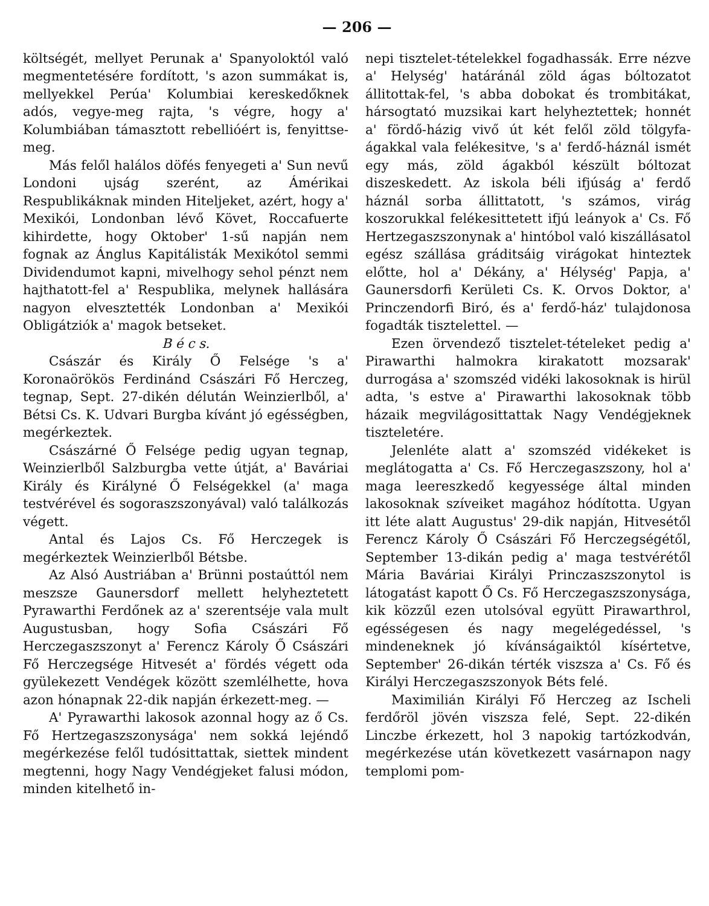— 206 —
költségét, mellyet Perunak a' Spanyoloktól való megmentetésére fordított, 's azon summákat is, mellyekkel Perúa' Kolumbiai kereskedőknek adós, vegye-meg rajta, 's végre, hogy a' Kolumbiában támasztott rebellióért is, fenyittse-meg.
Más felől halálos döfés fenyegeti a' Sun nevű Londoni ujság szerént, az Ámérikai Respublikáknak minden Hiteljeket, azért, hogy a' Mexikói, Londonban lévő Követ, Roccafuerte kihirdette, hogy Oktober' 1-sű napján nem fognak az Ánglus Kapitálisták Mexikótol semmi Dividendumot kapni, mivelhogy sehol pénzt nem hajthatott-fel a' Respublika, melynek hallására nagyon elvesztették Londonban a' Mexikói Obligátziók a' magok betseket.
B é c s.
Császár és Király Ő Felsége 's a' Koronaörökös Ferdinánd Császári Fő Herczeg, tegnap, Sept. 27-dikén délután Weinzierlből, a' Bétsi Cs. K. Udvari Burgba kívánt jó egésségben, megérkeztek.
Császárné Ő Felsége pedig ugyan tegnap, Weinzierlből Salzburgba vette útját, a' Baváriai Király és Királyné Ő Felségekkel (a' maga testvérével és sogoraszszonyával) való találkozás végett.
Antal és Lajos Cs. Fő Herczegek is megérkeztek Weinzierlből Bétsbe.
Az Alsó Austriában a' Brünni postaúttól nem meszsze Gaunersdorf mellett helyheztetett Pyrawarthi Ferdőnek az a' szerentséje vala mult Augustusban, hogy Sofia Császári Fő Herczegaszszonyt a' Ferencz Károly Ő Császári Fő Herczegsége Hitvesét a' fördés végett oda gyülekezett Vendégek között szemlélhette, hova azon hónapnak 22-dik napján érkezett-meg. —
A' Pyrawarthi lakosok azonnal hogy az ő Cs. Fő Hertzegaszszonysága' nem sokká lejéndő megérkezése felől tudósittattak, siettek mindent megtenni, hogy Nagy Vendégjeket falusi módon, minden kitelhető in-
nepi tisztelet-tételekkel fogadhassák. Erre nézve a' Helység' határánál zöld ágas bóltozatot állitottak-fel, 's abba dobokat és trombitákat, hársogtató muzsikai kart helyheztettek; honnét a' fördő-házig vivő út két felől zöld tölgyfa-ágakkal vala felékesitve, 's a' ferdő-háznál ismét egy más, zöld ágakból készült bóltozat diszeskedett. Az iskola béli ifjúság a' ferdő háznál sorba állittatott, 's számos, virág koszorukkal felékesittetett ifjú leányok a' Cs. Fő Hertzegaszszonynak a' hintóbol való kiszállásatol egész szállása gráditsáig virágokat hinteztek előtte, hol a' Dékány, a' Hélység' Papja, a' Gaunersdorfi Kerületi Cs. K. Orvos Doktor, a' Princzendorfi Biró, és a' ferdő-ház' tulajdonosa fogadták tisztelettel. —
Ezen örvendező tisztelet-tételeket pedig a' Pirawarthi halmokra kirakatott mozsarak' durrogása a' szomszéd vidéki lakosoknak is hirül adta, 's estve a' Pirawarthi lakosoknak több házaik megvilágosittattak Nagy Vendégjeknek tiszteletére.
Jelenléte alatt a' szomszéd vidékeket is meglátogatta a' Cs. Fő Herczegaszszony, hol a' maga leereszkedő kegyessége által minden lakosoknak szíveiket magához hódította. Ugyan itt léte alatt Augustus' 29-dik napján, Hitvesétől Ferencz Károly Ő Császári Fő Herczegségétől, September 13-dikán pedig a' maga testvérétől Mária Baváriai Királyi Princzaszszonytol is látogatást kapott Ő Cs. Fő Herczegaszszonysága, kik közzűl ezen utolsóval együtt Pirawarthrol, egésségesen és nagy megelégedéssel, 's mindeneknek jó kívánságaiktól kísértetve, September' 26-dikán térték viszsza a' Cs. Fő és Királyi Herczegaszszonyok Béts felé.
Maximilián Királyi Fő Herczeg az Ischeli ferdőröl jövén viszsza felé, Sept. 22-dikén Linczbe érkezett, hol 3 napokig tartózkodván, megérkezése után következett vasárnapon nagy templomi pom-